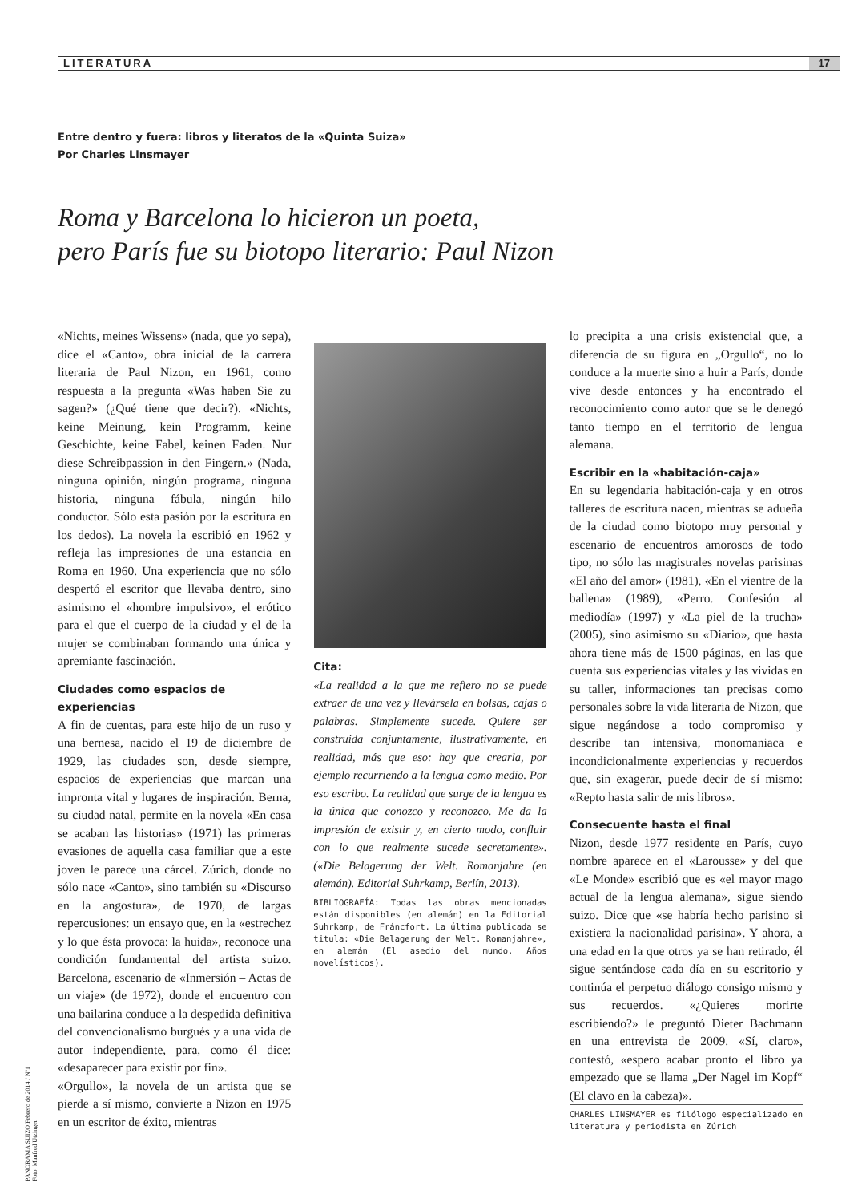LITERATURA 17
Entre dentro y fuera: libros y literatos de la «Quinta Suiza»
Por Charles Linsmayer
Roma y Barcelona lo hicieron un poeta,
pero París fue su biotopo literario: Paul Nizon
«Nichts, meines Wissens» (nada, que yo sepa), dice el «Canto», obra inicial de la carrera literaria de Paul Nizon, en 1961, como respuesta a la pregunta «Was haben Sie zu sagen?» (¿Qué tiene que decir?). «Nichts, keine Meinung, kein Programm, keine Geschichte, keine Fabel, keinen Faden. Nur diese Schreibpassion in den Fingern.» (Nada, ninguna opinión, ningún programa, ninguna historia, ninguna fábula, ningún hilo conductor. Sólo esta pasión por la escritura en los dedos). La novela la escribió en 1962 y refleja las impresiones de una estancia en Roma en 1960. Una experiencia que no sólo despertó el escritor que llevaba dentro, sino asimismo el «hombre impulsivo», el erótico para el que el cuerpo de la ciudad y el de la mujer se combinaban formando una única y apremiante fascinación.
Ciudades como espacios de experiencias
A fin de cuentas, para este hijo de un ruso y una bernesa, nacido el 19 de diciembre de 1929, las ciudades son, desde siempre, espacios de experiencias que marcan una impronta vital y lugares de inspiración. Berna, su ciudad natal, permite en la novela «En casa se acaban las historias» (1971) las primeras evasiones de aquella casa familiar que a este joven le parece una cárcel. Zúrich, donde no sólo nace «Canto», sino también su «Discurso en la angostura», de 1970, de largas repercusiones: un ensayo que, en la «estrechez y lo que ésta provoca: la huida», reconoce una condición fundamental del artista suizo. Barcelona, escenario de «Inmersión – Actas de un viaje» (de 1972), donde el encuentro con una bailarina conduce a la despedida definitiva del convencionalismo burgués y a una vida de autor independiente, para, como él dice: «desaparecer para existir por fin».
«Orgullo», la novela de un artista que se pierde a sí mismo, convierte a Nizon en 1975 en un escritor de éxito, mientras
Cita:
«La realidad a la que me refiero no se puede extraer de una vez y llevársela en bolsas, cajas o palabras. Simplemente sucede. Quiere ser construida conjuntamente, ilustrativamente, en realidad, más que eso: hay que crearla, por ejemplo recurriendo a la lengua como medio. Por eso escribo. La realidad que surge de la lengua es la única que conozco y reconozco. Me da la impresión de existir y, en cierto modo, confluir con lo que realmente sucede secretamente». («Die Belagerung der Welt. Romanjahre (en alemán). Editorial Suhrkamp, Berlín, 2013).
BIBLIOGRAFÍA: Todas las obras mencionadas están disponibles (en alemán) en la Editorial Suhrkamp, de Fráncfort. La última publicada se titula: «Die Belagerung der Welt. Romanjahre», en alemán (El asedio del mundo. Años novelísticos).
lo precipita a una crisis existencial que, a diferencia de su figura en „Orgullo“, no lo conduce a la muerte sino a huir a París, donde vive desde entonces y ha encontrado el reconocimiento como autor que se le denegó tanto tiempo en el territorio de lengua alemana.
Escribir en la «habitación-caja»
En su legendaria habitación-caja y en otros talleres de escritura nacen, mientras se adueña de la ciudad como biotopo muy personal y escenario de encuentros amorosos de todo tipo, no sólo las magistrales novelas parisinas «El año del amor» (1981), «En el vientre de la ballena» (1989), «Perro. Confesión al mediodía» (1997) y «La piel de la trucha» (2005), sino asimismo su «Diario», que hasta ahora tiene más de 1500 páginas, en las que cuenta sus experiencias vitales y las vividas en su taller, informaciones tan precisas como personales sobre la vida literaria de Nizon, que sigue negándose a todo compromiso y describe tan intensiva, monomaniaca e incondicionalmente experiencias y recuerdos que, sin exagerar, puede decir de sí mismo: «Repto hasta salir de mis libros».
Consecuente hasta el final
Nizon, desde 1977 residente en París, cuyo nombre aparece en el «Larousse» y del que «Le Monde» escribió que es «el mayor mago actual de la lengua alemana», sigue siendo suizo. Dice que «se habría hecho parisino si existiera la nacionalidad parisina». Y ahora, a una edad en la que otros ya se han retirado, él sigue sentándose cada día en su escritorio y continúa el perpetuo diálogo consigo mismo y sus recuerdos. «¿Quieres morirte escribiendo?» le preguntó Dieter Bachmann en una entrevista de 2009. «Sí, claro», contestó, «espero acabar pronto el libro ya empezado que se llama „Der Nagel im Kopf“ (El clavo en la cabeza)».
CHARLES LINSMAYER es filólogo especializado en literatura y periodista en Zúrich
PANORAMA SUIZO Febrero de 2014 / Nº1
Foto: Manfred Utzinger